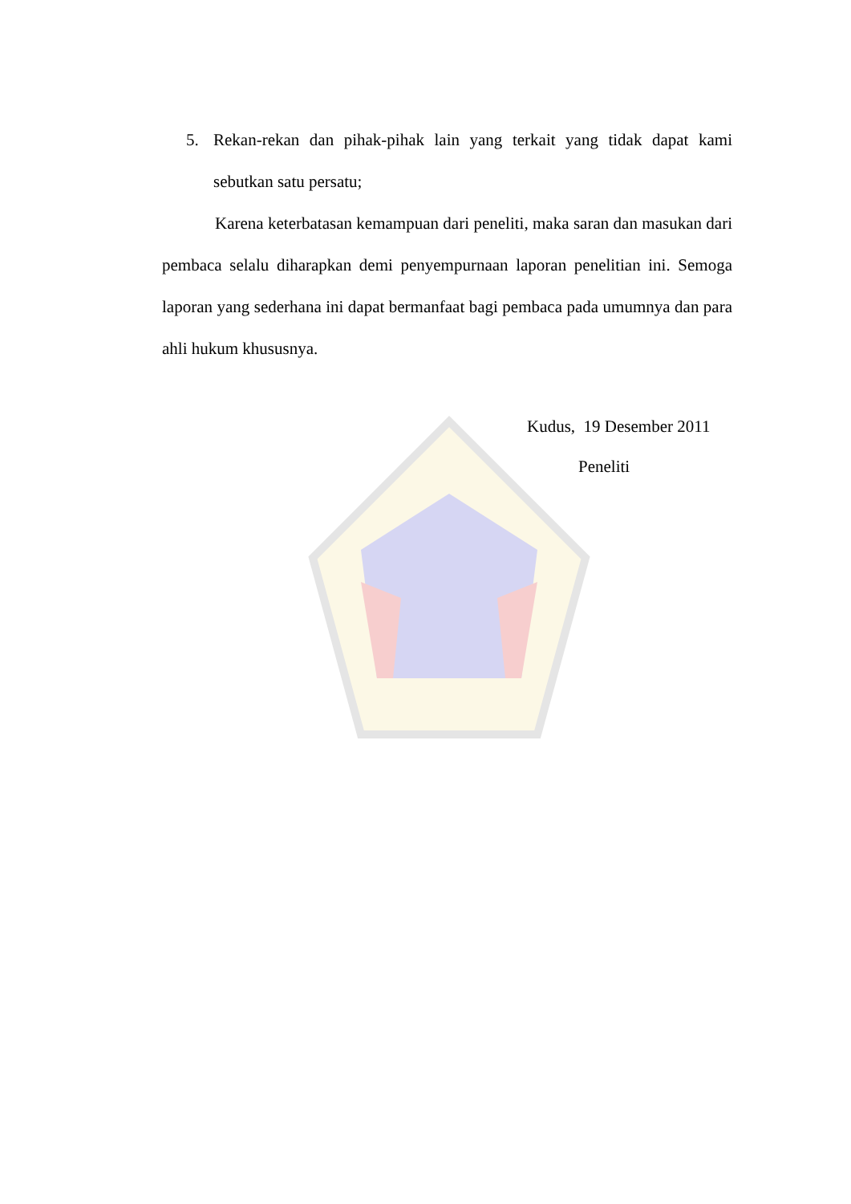5. Rekan-rekan dan pihak-pihak lain yang terkait yang tidak dapat kami sebutkan satu persatu;
Karena keterbatasan kemampuan dari peneliti, maka saran dan masukan dari pembaca selalu diharapkan demi penyempurnaan laporan penelitian ini. Semoga laporan yang sederhana ini dapat bermanfaat bagi pembaca pada umumnya dan para ahli hukum khususnya.
Kudus, 19 Desember 2011
Peneliti